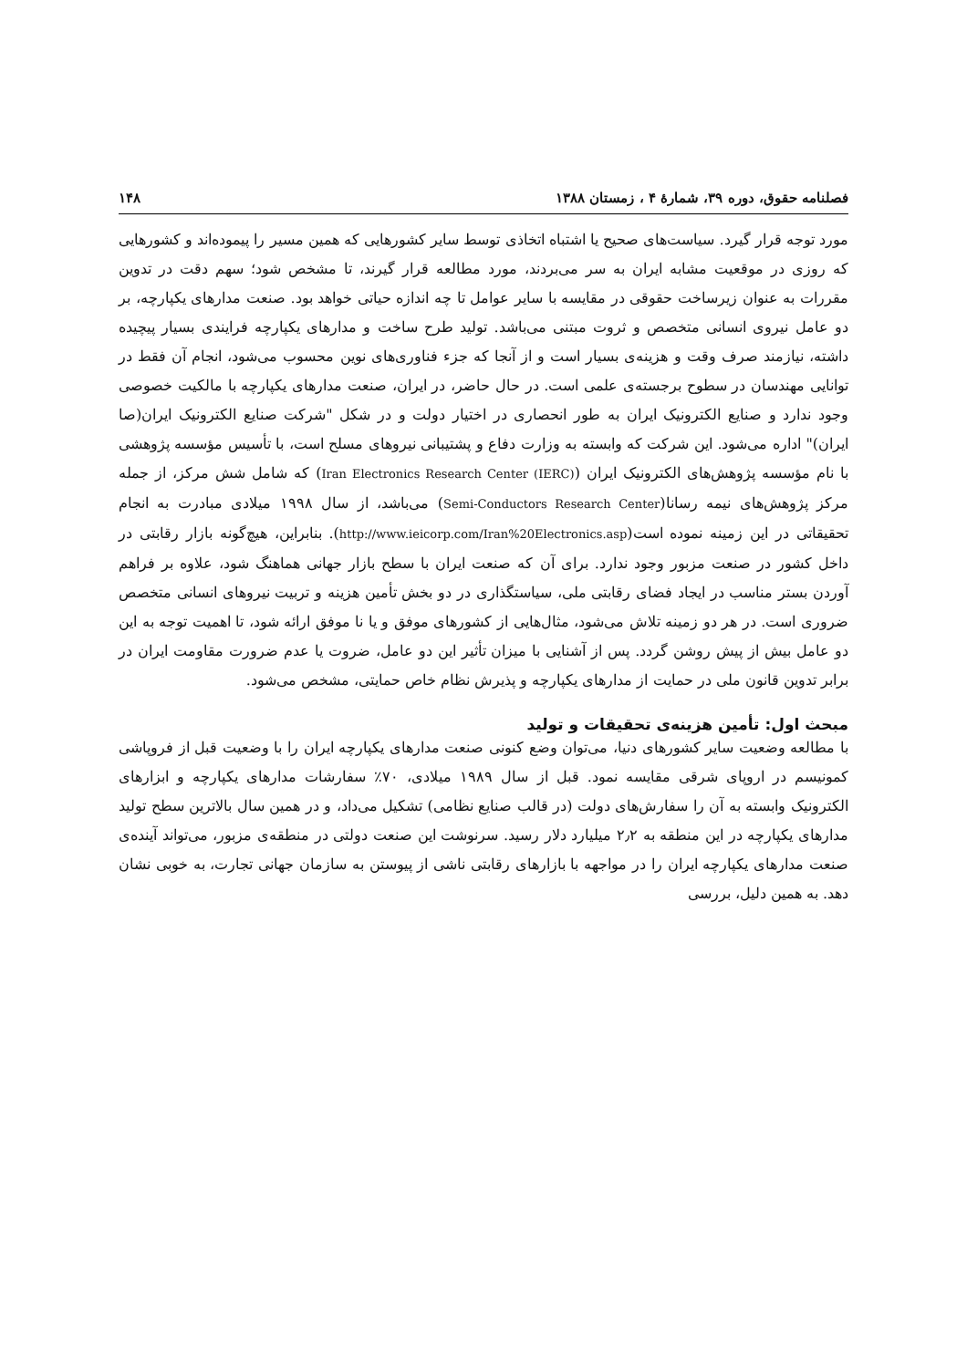فصلنامه حقوق، دوره ۳۹، شمارهٔ ۴ ، زمستان ۱۳۸۸ ۱۴۸
مورد توجه قرار گیرد. سیاست‌های صحیح یا اشتباه اتخاذی توسط سایر کشورهایی که همین مسیر را پیموده‌اند و کشورهایی که روزی در موقعیت مشابه ایران به سر می‌بردند، مورد مطالعه قرار گیرند، تا مشخص شود؛ سهم دقت در تدوین مقررات به عنوان زیرساخت حقوقی در مقایسه با سایر عوامل تا چه اندازه حیاتی خواهد بود. صنعت مدارهای یکپارچه، بر دو عامل نیروی انسانی متخصص و ثروت مبتنی می‌باشد. تولید طرح ساخت و مدارهای یکپارچه فرایندی بسیار پیچیده داشته، نیازمند صرف وقت و هزینه‌ی بسیار است و از آنجا که جزء فناوری‌های نوین محسوب می‌شود، انجام آن فقط در توانایی مهندسان در سطوح برجسته‌ی علمی است. در حال حاضر، در ایران، صنعت مدارهای یکپارچه با مالکیت خصوصی وجود ندارد و صنایع الکترونیک ایران به طور انحصاری در اختیار دولت و در شکل "شرکت صنایع الکترونیک ایران(صا ایران)" اداره می‌شود. این شرکت که وابسته به وزارت دفاع و پشتیبانی نیروهای مسلح است، با تأسیس مؤسسه پژوهشی با نام مؤسسه پژوهش‌های الکترونیک ایران (Iran Electronics Research Center (IERC)) که شامل شش مرکز، از جمله مرکز پژوهش‌های نیمه رسانا(Semi-Conductors Research Center) می‌باشد، از سال ۱۹۹۸ میلادی مبادرت به انجام تحقیقاتی در این زمینه نموده است(http://www.ieicorp.com/Iran%20Electronics.asp). بنابراین، هیچ‌گونه بازار رقابتی در داخل کشور در صنعت مزبور وجود ندارد. برای آن که صنعت ایران با سطح بازار جهانی هماهنگ شود، علاوه بر فراهم آوردن بستر مناسب در ایجاد فضای رقابتی ملی، سیاستگذاری در دو بخش تأمین هزینه و تربیت نیروهای انسانی متخصص ضروری است. در هر دو زمینه تلاش می‌شود، مثال‌هایی از کشورهای موفق و یا نا موفق ارائه شود، تا اهمیت توجه به این دو عامل بیش از پیش روشن گردد. پس از آشنایی با میزان تأثیر این دو عامل، ضروت یا عدم ضرورت مقاومت ایران در برابر تدوین قانون ملی در حمایت از مدارهای یکپارچه و پذیرش نظام خاص حمایتی، مشخص می‌شود.
مبحث اول: تأمین هزینه‌ی تحقیقات و تولید
با مطالعه وضعیت سایر کشورهای دنیا، می‌توان وضع کنونی صنعت مدارهای یکپارچه ایران را با وضعیت قبل از فروپاشی کمونیسم در اروپای شرقی مقایسه نمود. قبل از سال ۱۹۸۹ میلادی، ۷۰٪ سفارشات مدارهای یکپارچه و ابزارهای الکترونیک وابسته به آن را سفارش‌های دولت (در قالب صنایع نظامی) تشکیل می‌داد، و در همین سال بالاترین سطح تولید مدارهای یکپارچه در این منطقه به ۲٫۲ میلیارد دلار رسید. سرنوشت این صنعت دولتی در منطقه‌ی مزبور، می‌تواند آینده‌ی صنعت مدارهای یکپارچه ایران را در مواجهه با بازارهای رقابتی ناشی از پیوستن به سازمان جهانی تجارت، به خوبی نشان دهد. به همین دلیل، بررسی